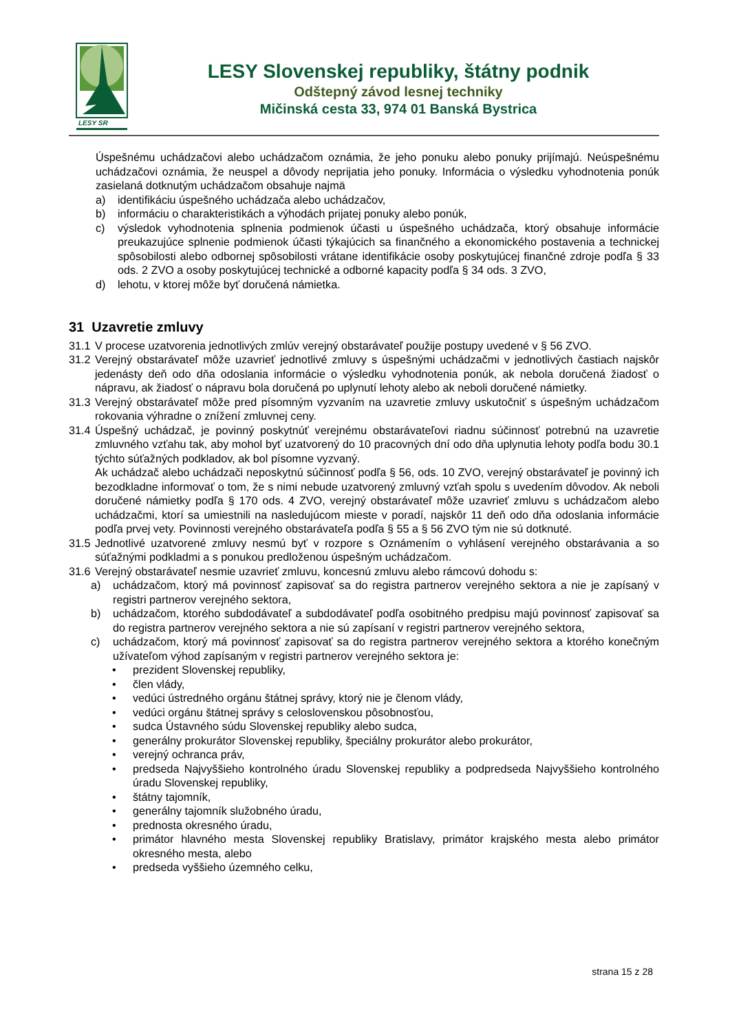LESY SR
LESY Slovenskej republiky, štátny podnik
Odštepný závod lesnej techniky
Mičinská cesta 33, 974 01 Banská Bystrica
Úspešnému uchádzačovi alebo uchádzačom oznámia, že jeho ponuku alebo ponuky prijímajú. Neúspešnému uchádzačovi oznámia, že neuspel a dôvody neprijatia jeho ponuky. Informácia o výsledku vyhodnotenia ponúk zasielaná dotknutým uchádzačom obsahuje najmä
a) identifikáciu úspešného uchádzača alebo uchádzačov,
b) informáciu o charakteristikách a výhodách prijatej ponuky alebo ponúk,
c) výsledok vyhodnotenia splnenia podmienok účasti u úspešného uchádzača, ktorý obsahuje informácie preukazujúce splnenie podmienok účasti týkajúcich sa finančného a ekonomického postavenia a technickej spôsobilosti alebo odbornej spôsobilosti vrátane identifikácie osoby poskytujúcej finančné zdroje podľa § 33 ods. 2 ZVO a osoby poskytujúcej technické a odborné kapacity podľa § 34 ods. 3 ZVO,
d) lehotu, v ktorej môže byť doručená námietka.
31 Uzavretie zmluvy
31.1 V procese uzatvorenia jednotlivých zmlúv verejný obstarávateľ použije postupy uvedené v § 56 ZVO.
31.2 Verejný obstarávateľ môže uzavrieť jednotlivé zmluvy s úspešnými uchádzačmi v jednotlivých častiach najskôr jedenásty deň odo dňa odoslania informácie o výsledku vyhodnotenia ponúk, ak nebola doručená žiadosť o nápravu, ak žiadosť o nápravu bola doručená po uplynutí lehoty alebo ak neboli doručené námietky.
31.3 Verejný obstarávateľ môže pred písomným vyzvaním na uzavretie zmluvy uskutočniť s úspešným uchádzačom rokovania výhradne o znížení zmluvnej ceny.
31.4 Úspešný uchádzač, je povinný poskytnúť verejnému obstarávateľovi riadnu súčinnosť potrebnú na uzavretie zmluvného vzťahu tak, aby mohol byť uzatvorený do 10 pracovných dní odo dňa uplynutia lehoty podľa bodu 30.1 týchto súťažných podkladov, ak bol písomne vyzvaný.
Ak uchádzač alebo uchádzači neposkytnú súčinnosť podľa § 56, ods. 10 ZVO, verejný obstarávateľ je povinný ich bezodkladne informovať o tom, že s nimi nebude uzatvorený zmluvný vzťah spolu s uvedením dôvodov. Ak neboli doručené námietky podľa § 170 ods. 4 ZVO, verejný obstarávateľ môže uzavrieť zmluvu s uchádzačom alebo uchádzačmi, ktorí sa umiestnili na nasledujúcom mieste v poradí, najskôr 11 deň odo dňa odoslania informácie podľa prvej vety. Povinnosti verejného obstarávateľa podľa § 55 a § 56 ZVO tým nie sú dotknuté.
31.5 Jednotlivé uzatvorené zmluvy nesmú byť v rozpore s Oznámením o vyhlásení verejného obstarávania a so súťažnými podkladmi a s ponukou predloženou úspešným uchádzačom.
31.6 Verejný obstarávateľ nesmie uzavrieť zmluvu, koncesnú zmluvu alebo rámcovú dohodu s:
a) uchádzačom, ktorý má povinnosť zapisovať sa do registra partnerov verejného sektora a nie je zapísaný v registri partnerov verejného sektora,
b) uchádzačom, ktorého subdodávateľ a subdodávateľ podľa osobitného predpisu majú povinnosť zapisovať sa do registra partnerov verejného sektora a nie sú zapísaní v registri partnerov verejného sektora,
c) uchádzačom, ktorý má povinnosť zapisovať sa do registra partnerov verejného sektora a ktorého konečným užívateľom výhod zapísaným v registri partnerov verejného sektora je:
• prezident Slovenskej republiky,
• člen vlády,
• vedúci ústredného orgánu štátnej správy, ktorý nie je členom vlády,
• vedúci orgánu štátnej správy s celoslovenskou pôsobnosťou,
• sudca Ústavného súdu Slovenskej republiky alebo sudca,
• generálny prokurátor Slovenskej republiky, špeciálny prokurátor alebo prokurátor,
• verejný ochranca práv,
• predseda Najvyššieho kontrolného úradu Slovenskej republiky a podpredseda Najvyššieho kontrolného úradu Slovenskej republiky,
• štátny tajomník,
• generálny tajomník služobného úradu,
• prednosta okresného úradu,
• primátor hlavného mesta Slovenskej republiky Bratislavy, primátor krajského mesta alebo primátor okresného mesta, alebo
• predseda vyššieho územného celku,
strana 15 z 28